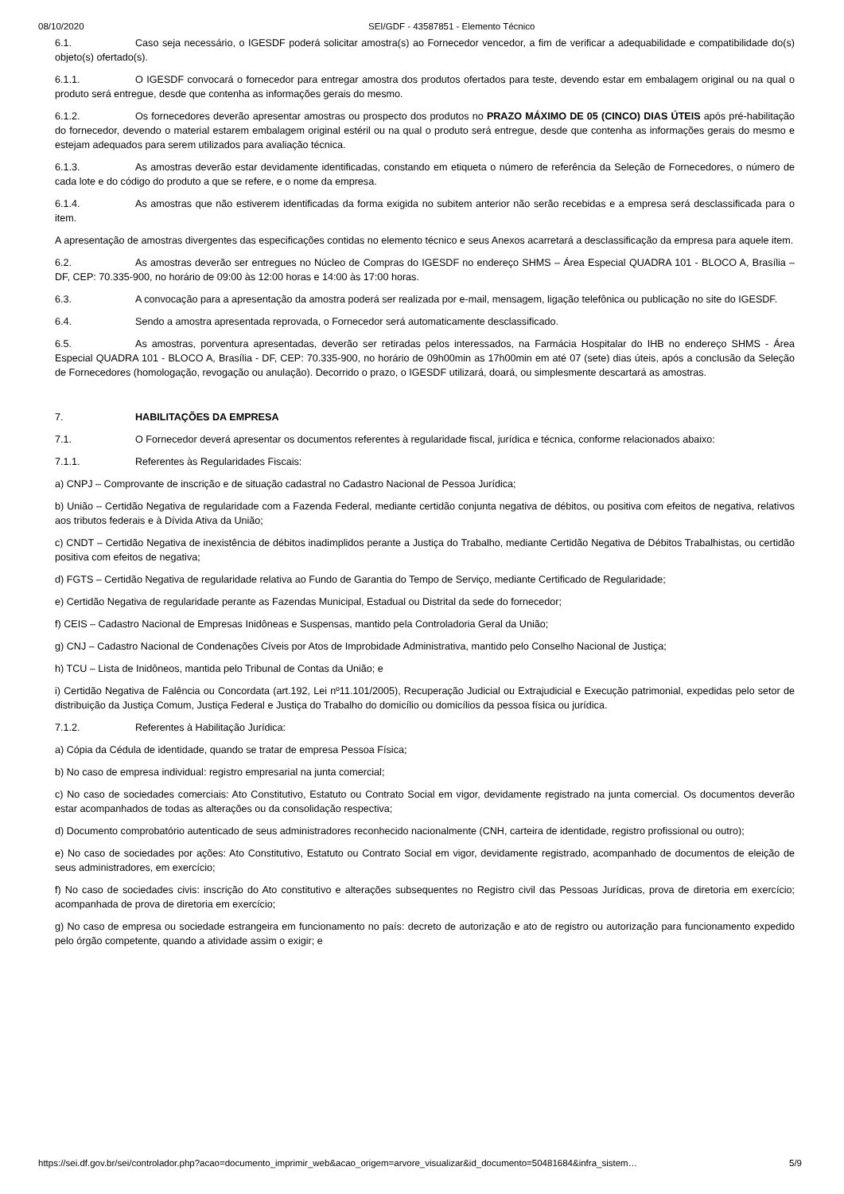08/10/2020 SEI/GDF - 43587851 - Elemento Técnico
6.1. Caso seja necessário, o IGESDF poderá solicitar amostra(s) ao Fornecedor vencedor, a fim de verificar a adequabilidade e compatibilidade do(s) objeto(s) ofertado(s).
6.1.1. O IGESDF convocará o fornecedor para entregar amostra dos produtos ofertados para teste, devendo estar em embalagem original ou na qual o produto será entregue, desde que contenha as informações gerais do mesmo.
6.1.2. Os fornecedores deverão apresentar amostras ou prospecto dos produtos no PRAZO MÁXIMO DE 05 (CINCO) DIAS ÚTEIS após pré-habilitação do fornecedor, devendo o material estarem embalagem original estéril ou na qual o produto será entregue, desde que contenha as informações gerais do mesmo e estejam adequados para serem utilizados para avaliação técnica.
6.1.3. As amostras deverão estar devidamente identificadas, constando em etiqueta o número de referência da Seleção de Fornecedores, o número de cada lote e do código do produto a que se refere, e o nome da empresa.
6.1.4. As amostras que não estiverem identificadas da forma exigida no subitem anterior não serão recebidas e a empresa será desclassificada para o item.
A apresentação de amostras divergentes das especificações contidas no elemento técnico e seus Anexos acarretará a desclassificação da empresa para aquele item.
6.2. As amostras deverão ser entregues no Núcleo de Compras do IGESDF no endereço SHMS – Área Especial QUADRA 101 - BLOCO A, Brasília – DF, CEP: 70.335-900, no horário de 09:00 às 12:00 horas e 14:00 às 17:00 horas.
6.3. A convocação para a apresentação da amostra poderá ser realizada por e-mail, mensagem, ligação telefônica ou publicação no site do IGESDF.
6.4. Sendo a amostra apresentada reprovada, o Fornecedor será automaticamente desclassificado.
6.5. As amostras, porventura apresentadas, deverão ser retiradas pelos interessados, na Farmácia Hospitalar do IHB no endereço SHMS - Área Especial QUADRA 101 - BLOCO A, Brasília - DF, CEP: 70.335-900, no horário de 09h00min as 17h00min em até 07 (sete) dias úteis, após a conclusão da Seleção de Fornecedores (homologação, revogação ou anulação). Decorrido o prazo, o IGESDF utilizará, doará, ou simplesmente descartará as amostras.
7. HABILITAÇÕES DA EMPRESA
7.1. O Fornecedor deverá apresentar os documentos referentes à regularidade fiscal, jurídica e técnica, conforme relacionados abaixo:
7.1.1. Referentes às Regularidades Fiscais:
a) CNPJ – Comprovante de inscrição e de situação cadastral no Cadastro Nacional de Pessoa Jurídica;
b) União – Certidão Negativa de regularidade com a Fazenda Federal, mediante certidão conjunta negativa de débitos, ou positiva com efeitos de negativa, relativos aos tributos federais e à Dívida Ativa da União;
c) CNDT – Certidão Negativa de inexistência de débitos inadimplidos perante a Justiça do Trabalho, mediante Certidão Negativa de Débitos Trabalhistas, ou certidão positiva com efeitos de negativa;
d) FGTS – Certidão Negativa de regularidade relativa ao Fundo de Garantia do Tempo de Serviço, mediante Certificado de Regularidade;
e) Certidão Negativa de regularidade perante as Fazendas Municipal, Estadual ou Distrital da sede do fornecedor;
f) CEIS – Cadastro Nacional de Empresas Inidôneas e Suspensas, mantido pela Controladoria Geral da União;
g) CNJ – Cadastro Nacional de Condenações Cíveis por Atos de Improbidade Administrativa, mantido pelo Conselho Nacional de Justiça;
h) TCU – Lista de Inidôneos, mantida pelo Tribunal de Contas da União; e
i) Certidão Negativa de Falência ou Concordata (art.192, Lei nº11.101/2005), Recuperação Judicial ou Extrajudicial e Execução patrimonial, expedidas pelo setor de distribuição da Justiça Comum, Justiça Federal e Justiça do Trabalho do domicílio ou domicílios da pessoa física ou jurídica.
7.1.2. Referentes à Habilitação Jurídica:
a) Cópia da Cédula de identidade, quando se tratar de empresa Pessoa Física;
b) No caso de empresa individual: registro empresarial na junta comercial;
c) No caso de sociedades comerciais: Ato Constitutivo, Estatuto ou Contrato Social em vigor, devidamente registrado na junta comercial. Os documentos deverão estar acompanhados de todas as alterações ou da consolidação respectiva;
d) Documento comprobatório autenticado de seus administradores reconhecido nacionalmente (CNH, carteira de identidade, registro profissional ou outro);
e) No caso de sociedades por ações: Ato Constitutivo, Estatuto ou Contrato Social em vigor, devidamente registrado, acompanhado de documentos de eleição de seus administradores, em exercício;
f) No caso de sociedades civis: inscrição do Ato constitutivo e alterações subsequentes no Registro civil das Pessoas Jurídicas, prova de diretoria em exercício; acompanhada de prova de diretoria em exercício;
g) No caso de empresa ou sociedade estrangeira em funcionamento no país: decreto de autorização e ato de registro ou autorização para funcionamento expedido pelo órgão competente, quando a atividade assim o exigir; e
https://sei.df.gov.br/sei/controlador.php?acao=documento_imprimir_web&acao_origem=arvore_visualizar&id_documento=50481684&infra_sistem… 5/9